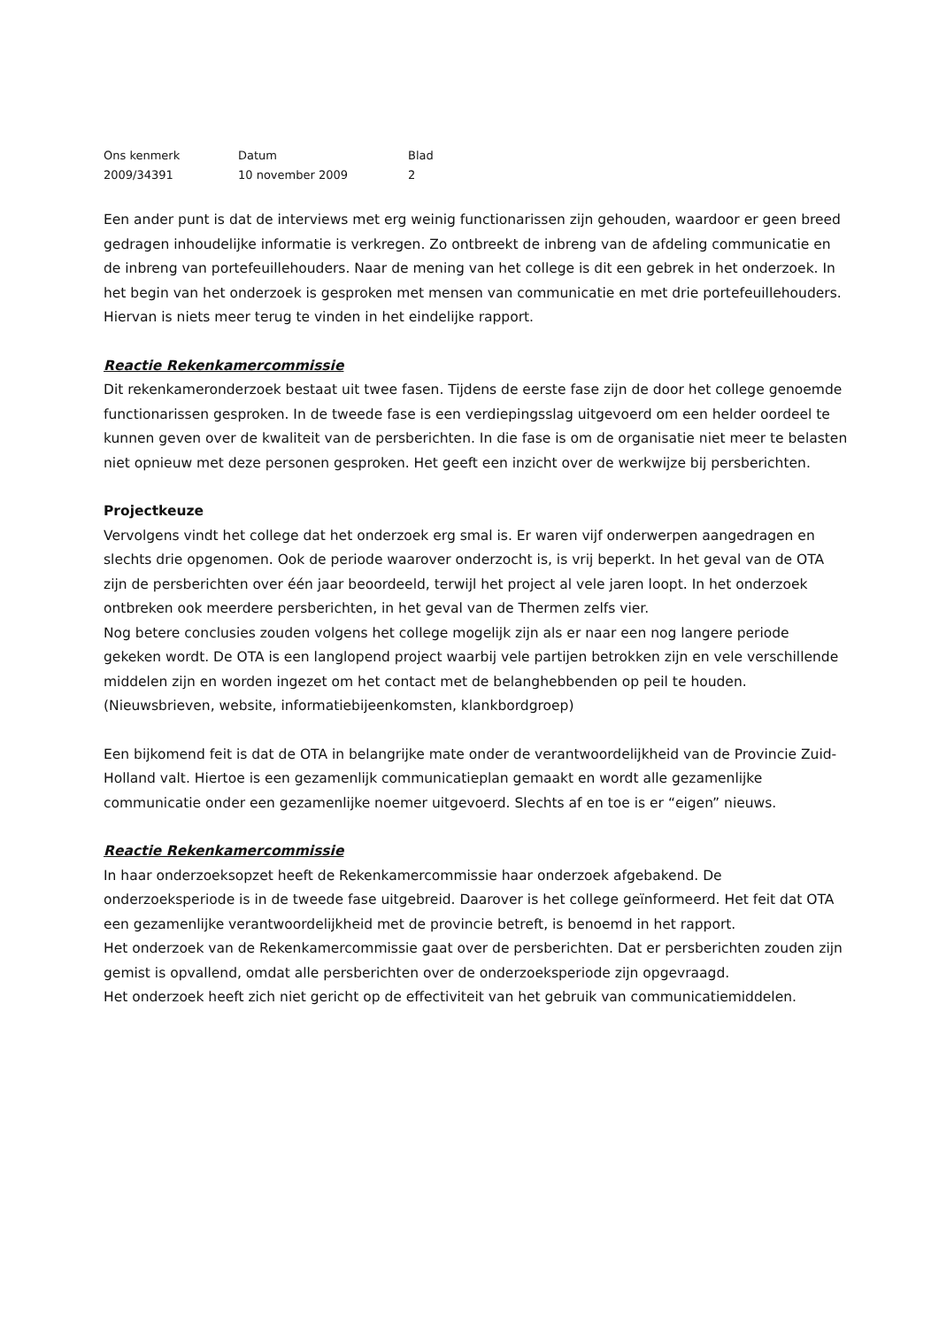| Ons kenmerk | Datum | Blad |
| --- | --- | --- |
| 2009/34391 | 10 november 2009 | 2 |
Een ander punt is dat de interviews met erg weinig functionarissen zijn gehouden, waardoor er geen breed gedragen inhoudelijke informatie is verkregen. Zo ontbreekt de inbreng van de afdeling communicatie en de inbreng van portefeuillehouders. Naar de mening van het college is dit een gebrek in het onderzoek. In het begin van het onderzoek is gesproken met mensen van communicatie en met drie portefeuillehouders. Hiervan is niets meer terug te vinden in het eindelijke rapport.
Reactie Rekenkamercommissie
Dit rekenkameronderzoek bestaat uit twee fasen. Tijdens de eerste fase zijn de door het college genoemde functionarissen gesproken. In de tweede fase is een verdiepingsslag uitgevoerd om een helder oordeel te kunnen geven over de kwaliteit van de persberichten. In die fase is om de organisatie niet meer te belasten niet opnieuw met deze personen gesproken. Het geeft een inzicht over de werkwijze bij persberichten.
Projectkeuze
Vervolgens vindt het college dat het onderzoek erg smal is. Er waren vijf onderwerpen aangedragen en slechts drie opgenomen. Ook de periode waarover onderzocht is, is vrij beperkt. In het geval van de OTA zijn de persberichten over één jaar beoordeeld, terwijl het project al vele jaren loopt. In het onderzoek ontbreken ook meerdere persberichten, in het geval van de Thermen zelfs vier.
Nog betere conclusies zouden volgens het college mogelijk zijn als er naar een nog langere periode gekeken wordt. De OTA is een langlopend project waarbij vele partijen betrokken zijn en vele verschillende middelen zijn en worden ingezet om het contact met de belanghebbenden op peil te houden. (Nieuwsbrieven, website, informatiebijeenkomsten, klankbordgroep)
Een bijkomend feit is dat de OTA in belangrijke mate onder de verantwoordelijkheid van de Provincie Zuid-Holland valt. Hiertoe is een gezamenlijk communicatieplan gemaakt en wordt alle gezamenlijke communicatie onder een gezamenlijke noemer uitgevoerd. Slechts af en toe is er “eigen” nieuws.
Reactie Rekenkamercommissie
In haar onderzoeksopzet heeft de Rekenkamercommissie haar onderzoek afgebakend. De onderzoeksperiode is in de tweede fase uitgebreid. Daarover is het college geïnformeerd. Het feit dat OTA een gezamenlijke verantwoordelijkheid met de provincie betreft, is benoemd in het rapport.
Het onderzoek van de Rekenkamercommissie gaat over de persberichten. Dat er persberichten zouden zijn gemist is opvallend, omdat alle persberichten over de onderzoeksperiode zijn opgevraagd.
Het onderzoek heeft zich niet gericht op de effectiviteit van het gebruik van communicatiemiddelen.